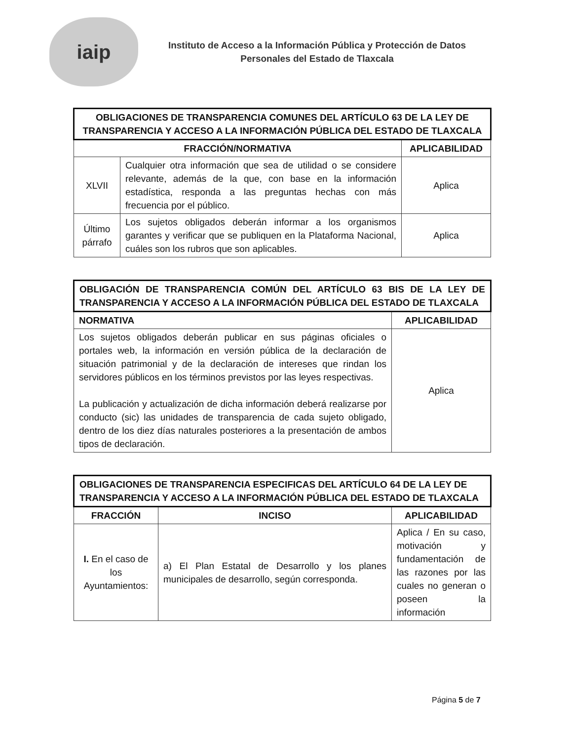iaip
Instituto de Acceso a la Información Pública y Protección de Datos
Personales del Estado de Tlaxcala
| OBLIGACIONES DE TRANSPARENCIA COMUNES DEL ARTÍCULO 63 DE LA LEY DE TRANSPARENCIA Y ACCESO A LA INFORMACIÓN PÚBLICA DEL ESTADO DE TLAXCALA | | |
| FRACCIÓN/NORMATIVA | | APLICABILIDAD |
| XLVII | Cualquier otra información que sea de utilidad o se considere relevante, además de la que, con base en la información estadística, responda a las preguntas hechas con más frecuencia por el público. | Aplica |
| Último párrafo | Los sujetos obligados deberán informar a los organismos garantes y verificar que se publiquen en la Plataforma Nacional, cuáles son los rubros que son aplicables. | Aplica |
| OBLIGACIÓN DE TRANSPARENCIA COMÚN DEL ARTÍCULO 63 BIS DE LA LEY DE TRANSPARENCIA Y ACCESO A LA INFORMACIÓN PÚBLICA DEL ESTADO DE TLAXCALA | |
| NORMATIVA | APLICABILIDAD |
| Los sujetos obligados deberán publicar en sus páginas oficiales o portales web, la información en versión pública de la declaración de situación patrimonial y de la declaración de intereses que rindan los servidores públicos en los términos previstos por las leyes respectivas. La publicación y actualización de dicha información deberá realizarse por conducto (sic) las unidades de transparencia de cada sujeto obligado, dentro de los diez días naturales posteriores a la presentación de ambos tipos de declaración. | Aplica |
| OBLIGACIONES DE TRANSPARENCIA ESPECIFICAS DEL ARTÍCULO 64 DE LA LEY DE TRANSPARENCIA Y ACCESO A LA INFORMACIÓN PÚBLICA DEL ESTADO DE TLAXCALA | | |
| FRACCIÓN | INCISO | APLICABILIDAD |
| I. En el caso de los Ayuntamientos: | a) El Plan Estatal de Desarrollo y los planes municipales de desarrollo, según corresponda. | Aplica / En su caso, motivación y fundamentación de las razones por las cuales no generan o poseen la información |
Página 5 de 7